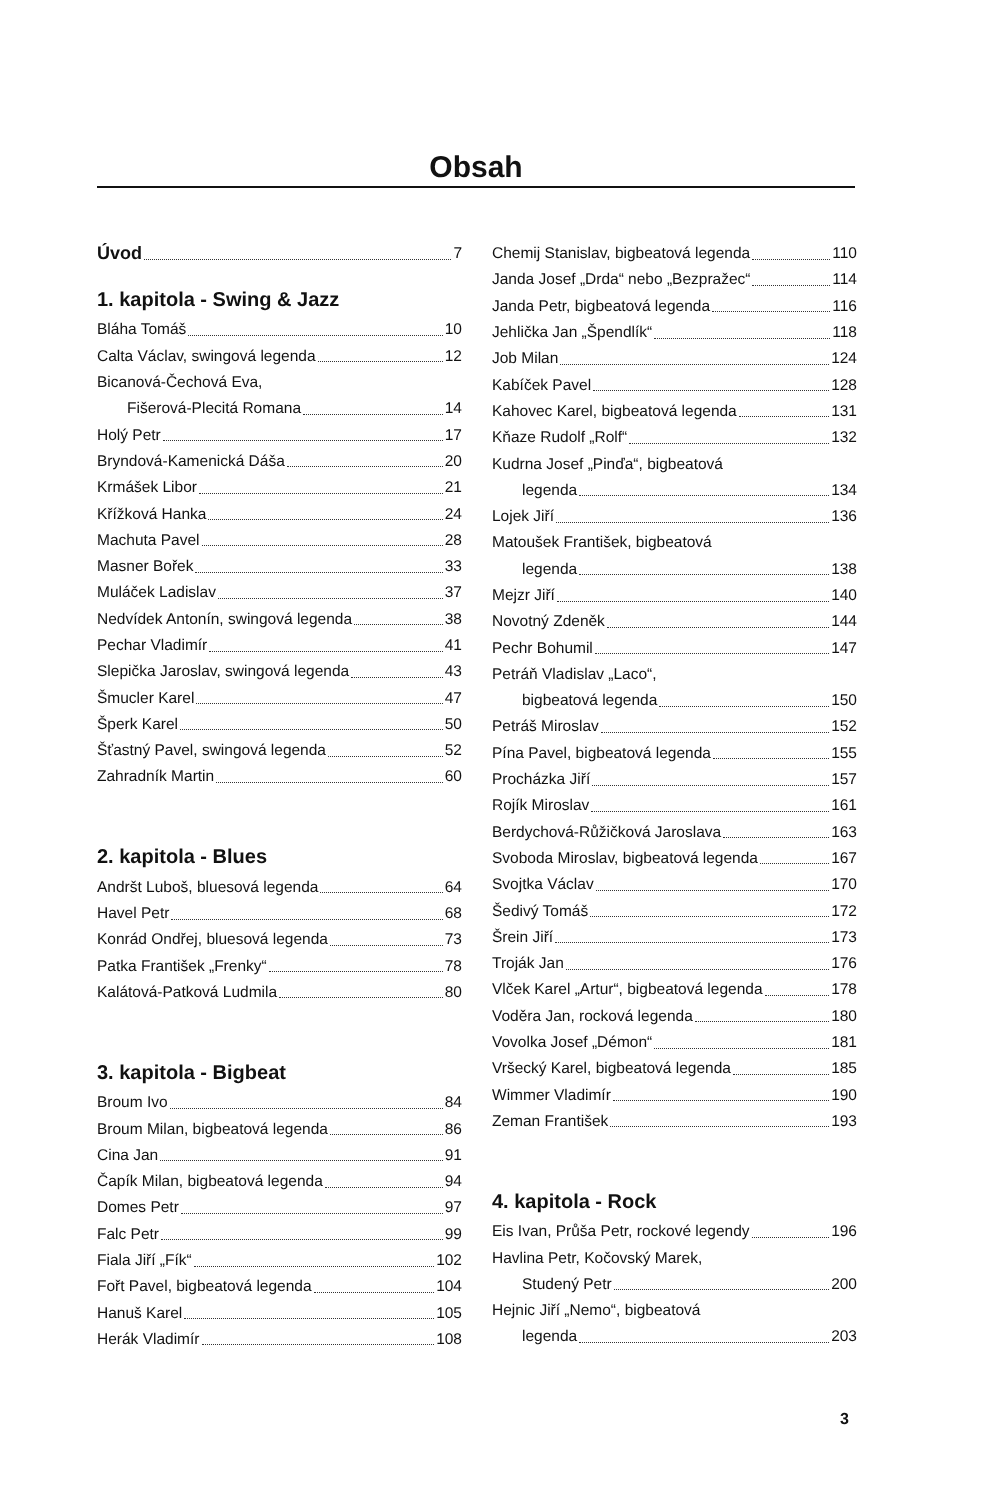Obsah
Úvod 7
1. kapitola - Swing & Jazz
Bláha Tomáš 10
Calta Václav, swingová legenda 12
Bicanová-Čechová Eva,
Fišerová-Plecitá Romana 14
Holý Petr 17
Bryndová-Kamenická Dáša 20
Krmášek Libor 21
Křížková Hanka 24
Machuta Pavel 28
Masner Bořek 33
Muláček Ladislav 37
Nedvídek Antonín, swingová legenda 38
Pechar Vladimír 41
Slepička Jaroslav, swingová legenda 43
Šmucler Karel 47
Šperk Karel 50
Šťastný Pavel, swingová legenda 52
Zahradník Martin 60
2. kapitola - Blues
Andršt Luboš, bluesová legenda 64
Havel Petr 68
Konrád Ondřej, bluesová legenda 73
Patka František „Frenky“ 78
Kalátová-Patková Ludmila 80
3. kapitola - Bigbeat
Broum Ivo 84
Broum Milan, bigbeatová legenda 86
Cina Jan 91
Čapík Milan, bigbeatová legenda 94
Domes Petr 97
Falc Petr 99
Fiala Jiří „Fík“ 102
Fořt Pavel, bigbeatová legenda 104
Hanuš Karel 105
Herák Vladimír 108
Chemij Stanislav, bigbeatová legenda 110
Janda Josef „Drda“ nebo „Bezpražec“ 114
Janda Petr, bigbeatová legenda 116
Jehlička Jan „Špendlík“ 118
Job Milan 124
Kabíček Pavel 128
Kahovec Karel, bigbeatová legenda 131
Kňaze Rudolf „Rolf“ 132
Kudrna Josef „Pinďa“, bigbeatová
legenda 134
Lojek Jiří 136
Matoušek František, bigbeatová
legenda 138
Mejzr Jiří 140
Novotný Zdeněk 144
Pechr Bohumil 147
Petráň Vladislav „Laco“,
bigbeatová legenda 150
Petráš Miroslav 152
Pína Pavel, bigbeatová legenda 155
Procházka Jiří 157
Rojík Miroslav 161
Berdychová-Růžičková Jaroslava 163
Svoboda Miroslav, bigbeatová legenda 167
Svojtka Václav 170
Šedivý Tomáš 172
Šrein Jiří 173
Troják Jan 176
Vlček Karel „Artur“, bigbeatová legenda 178
Voděra Jan, rocková legenda 180
Vovolka Josef „Démon“ 181
Vršecký Karel, bigbeatová legenda 185
Wimmer Vladimír 190
Zeman František 193
4. kapitola - Rock
Eis Ivan, Průša Petr, rockové legendy 196
Havlina Petr, Kočovský Marek,
Studený Petr 200
Hejnic Jiří „Nemo“, bigbeatová
legenda 203
3